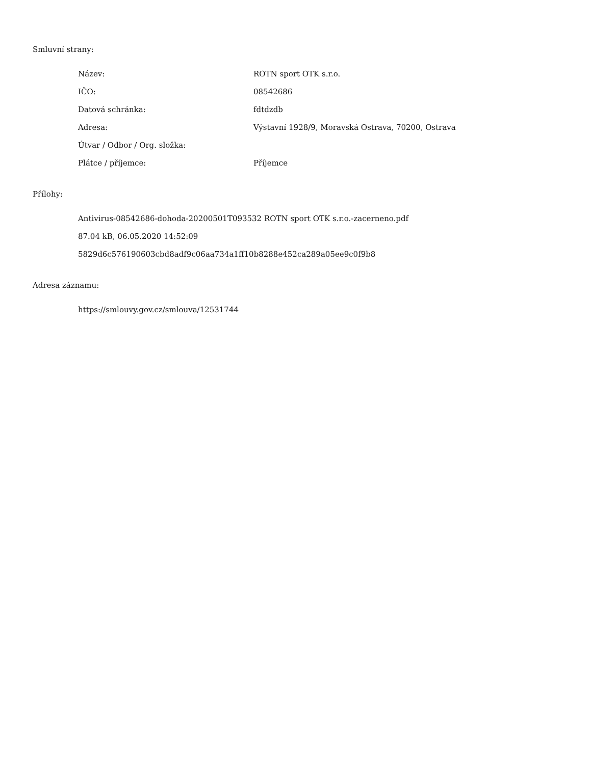Smluvní strany:
| Název: | ROTN sport OTK s.r.o. |
| IČO: | 08542686 |
| Datová schránka: | fdtdzdb |
| Adresa: | Výstavní 1928/9, Moravská Ostrava, 70200, Ostrava |
| Útvar / Odbor / Org. složka: | |
| Plátce / příjemce: | Příjemce |
Přílohy:
Antivirus-08542686-dohoda-20200501T093532 ROTN sport OTK s.r.o.-zacerneno.pdf
87.04 kB, 06.05.2020 14:52:09
5829d6c576190603cbd8adf9c06aa734a1ff10b8288e452ca289a05ee9c0f9b8
Adresa záznamu:
https://smlouvy.gov.cz/smlouva/12531744